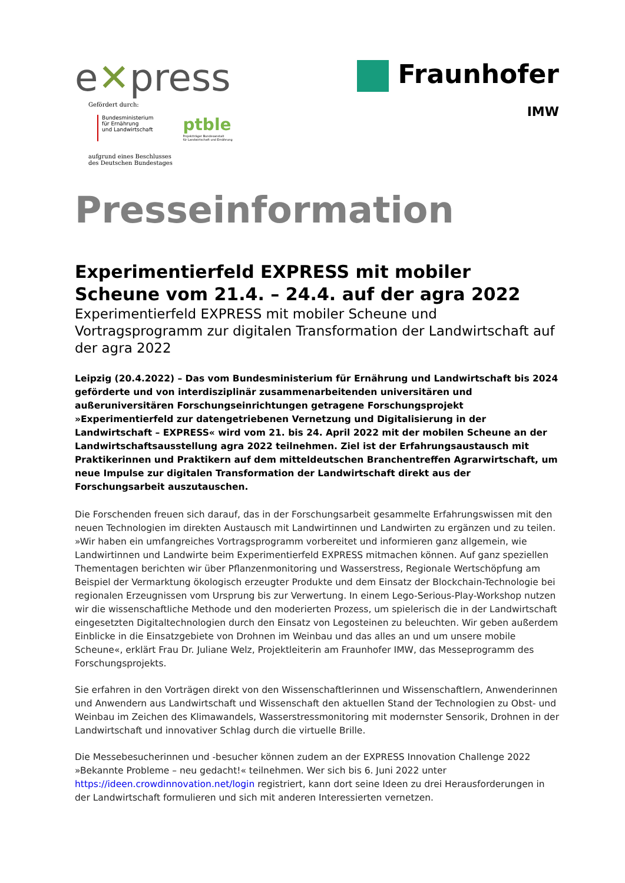e✕press
Gefördert durch:
Bundesministerium
für Ernährung
und Landwirtschaft
ptble
Projektträger Bundesanstalt
für Landwirtschaft und Ernährung
aufgrund eines Beschlusses
des Deutschen Bundestages
Fraunhofer
IMW
Presseinformation
Experimentierfeld EXPRESS mit mobiler Scheune vom 21.4. – 24.4. auf der agra 2022
Experimentierfeld EXPRESS mit mobiler Scheune und Vortragsprogramm zur digitalen Transformation der Landwirtschaft auf der agra 2022
Leipzig (20.4.2022) – Das vom Bundesministerium für Ernährung und Landwirtschaft bis 2024 geförderte und von interdisziplinär zusammenarbeitenden universitären und außeruniversitären Forschungseinrichtungen getragene Forschungsprojekt »Experimentierfeld zur datengetriebenen Vernetzung und Digitalisierung in der Landwirtschaft – EXPRESS« wird vom 21. bis 24. April 2022 mit der mobilen Scheune an der Landwirtschaftsausstellung agra 2022 teilnehmen. Ziel ist der Erfahrungsaustausch mit Praktikerinnen und Praktikern auf dem mitteldeutschen Branchentreffen Agrarwirtschaft, um neue Impulse zur digitalen Transformation der Landwirtschaft direkt aus der Forschungsarbeit auszutauschen.
Die Forschenden freuen sich darauf, das in der Forschungsarbeit gesammelte Erfahrungswissen mit den neuen Technologien im direkten Austausch mit Landwirtinnen und Landwirten zu ergänzen und zu teilen. »Wir haben ein umfangreiches Vortragsprogramm vorbereitet und informieren ganz allgemein, wie Landwirtinnen und Landwirte beim Experimentierfeld EXPRESS mitmachen können. Auf ganz speziellen Thementagen berichten wir über Pflanzenmonitoring und Wasserstress, Regionale Wertschöpfung am Beispiel der Vermarktung ökologisch erzeugter Produkte und dem Einsatz der Blockchain-Technologie bei regionalen Erzeugnissen vom Ursprung bis zur Verwertung. In einem Lego-Serious-Play-Workshop nutzen wir die wissenschaftliche Methode und den moderierten Prozess, um spielerisch die in der Landwirtschaft eingesetzten Digitaltechnologien durch den Einsatz von Legosteinen zu beleuchten. Wir geben außerdem Einblicke in die Einsatzgebiete von Drohnen im Weinbau und das alles an und um unsere mobile Scheune«, erklärt Frau Dr. Juliane Welz, Projektleiterin am Fraunhofer IMW, das Messeprogramm des Forschungsprojekts.
Sie erfahren in den Vorträgen direkt von den Wissenschaftlerinnen und Wissenschaftlern, Anwenderinnen und Anwendern aus Landwirtschaft und Wissenschaft den aktuellen Stand der Technologien zu Obst- und Weinbau im Zeichen des Klimawandels, Wasserstressmonitoring mit modernster Sensorik, Drohnen in der Landwirtschaft und innovativer Schlag durch die virtuelle Brille.
Die Messebesucherinnen und -besucher können zudem an der EXPRESS Innovation Challenge 2022 »Bekannte Probleme – neu gedacht!« teilnehmen. Wer sich bis 6. Juni 2022 unter https://ideen.crowdinnovation.net/login registriert, kann dort seine Ideen zu drei Herausforderungen in der Landwirtschaft formulieren und sich mit anderen Interessierten vernetzen.